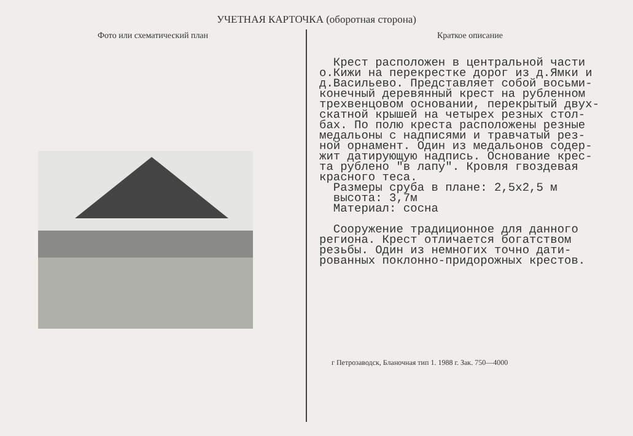УЧЕТНАЯ КАРТОЧКА (оборотная сторона)
Фото или схематический план Краткое описание
Крест расположен в центральной части о.Кижи на перекрестке дорог из д.Ямки и д.Васильево. Представляет собой восьми- конечный деревянный крест на рубленном трехвенцовом основании, перекрытый двух- скатной крышей на четырех резных стол- бах. По полю креста расположены резные медальоны с надписями и травчатый рез- ной орнамент. Один из медальонов содер- жит датирующую надпись. Основание крес- та рублено "в лапу". Кровля гвоздевая красного теса. Размеры сруба в плане: 2,5х2,5 м высота: 3,7м Материал: сосна Сооружение традиционное для данного региона. Крест отличается богатством резьбы. Один из немногих точно дати- рованных поклонно-придорожных крестов.
г Петрозаводск, Бланочная тип 1. 1988 г. Зак. 750—4000